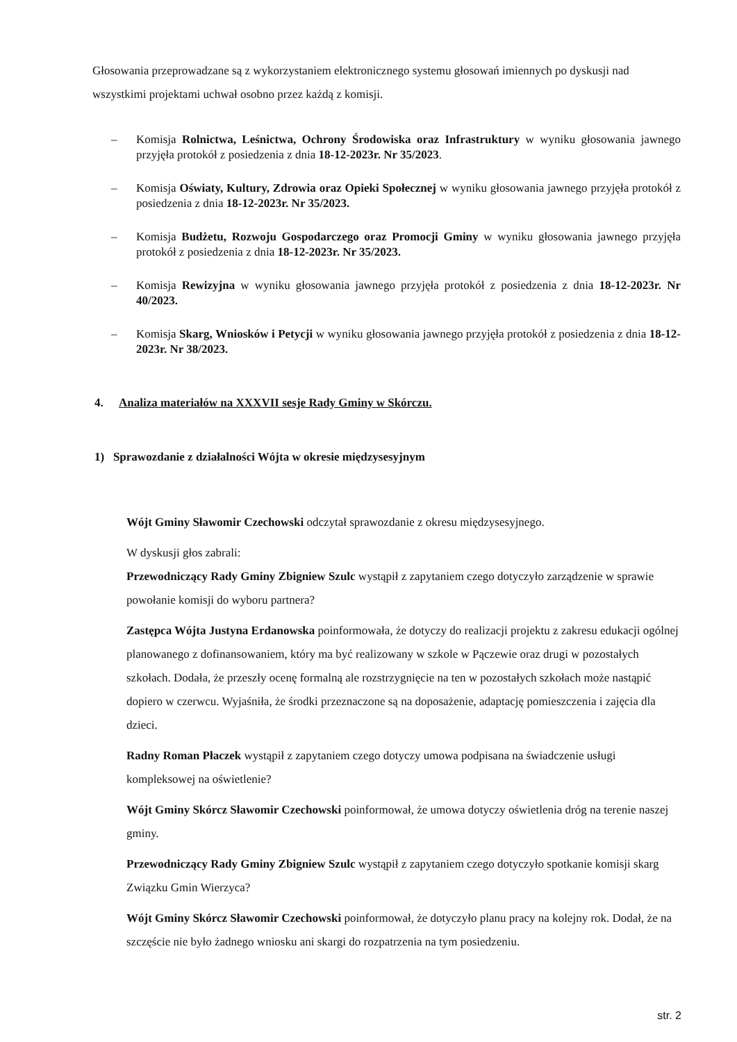Głosowania przeprowadzane są z wykorzystaniem elektronicznego systemu głosowań imiennych po dyskusji nad wszystkimi projektami uchwał osobno przez każdą z komisji.
– Komisja Rolnictwa, Leśnictwa, Ochrony Środowiska oraz Infrastruktury w wyniku głosowania jawnego przyjęła protokół z posiedzenia z dnia 18-12-2023r. Nr 35/2023.
– Komisja Oświaty, Kultury, Zdrowia oraz Opieki Społecznej w wyniku głosowania jawnego przyjęła protokół z posiedzenia z dnia 18-12-2023r. Nr 35/2023.
– Komisja Budżetu, Rozwoju Gospodarczego oraz Promocji Gminy w wyniku głosowania jawnego przyjęła protokół z posiedzenia z dnia 18-12-2023r. Nr 35/2023.
– Komisja Rewizyjna w wyniku głosowania jawnego przyjęła protokół z posiedzenia z dnia 18-12-2023r. Nr 40/2023.
– Komisja Skarg, Wniosków i Petycji w wyniku głosowania jawnego przyjęła protokół z posiedzenia z dnia 18-12-2023r. Nr 38/2023.
4. Analiza materiałów na XXXVII sesje Rady Gminy w Skórczu.
1) Sprawozdanie z działalności Wójta w okresie międzysesyjnym
Wójt Gminy Sławomir Czechowski odczytał sprawozdanie z okresu międzysesyjnego.
W dyskusji głos zabrali:
Przewodniczący Rady Gminy Zbigniew Szulc wystąpił z zapytaniem czego dotyczyło zarządzenie w sprawie powołanie komisji do wyboru partnera?
Zastępca Wójta Justyna Erdanowska poinformowała, że dotyczy do realizacji projektu z zakresu edukacji ogólnej planowanego z dofinansowaniem, który ma być realizowany w szkole w Pączewie oraz drugi w pozostałych szkołach. Dodała, że przeszły ocenę formalną ale rozstrzygnięcie na ten w pozostałych szkołach może nastąpić dopiero w czerwcu. Wyjaśniła, że środki przeznaczone są na doposażenie, adaptację pomieszczenia i zajęcia dla dzieci.
Radny Roman Płaczek wystąpił z zapytaniem czego dotyczy umowa podpisana na świadczenie usługi kompleksowej na oświetlenie?
Wójt Gminy Skórcz Sławomir Czechowski poinformował, że umowa dotyczy oświetlenia dróg na terenie naszej gminy.
Przewodniczący Rady Gminy Zbigniew Szulc wystąpił z zapytaniem czego dotyczyło spotkanie komisji skarg Związku Gmin Wierzyca?
Wójt Gminy Skórcz Sławomir Czechowski poinformował, że dotyczyło planu pracy na kolejny rok. Dodał, że na szczęście nie było żadnego wniosku ani skargi do rozpatrzenia na tym posiedzeniu.
str. 2